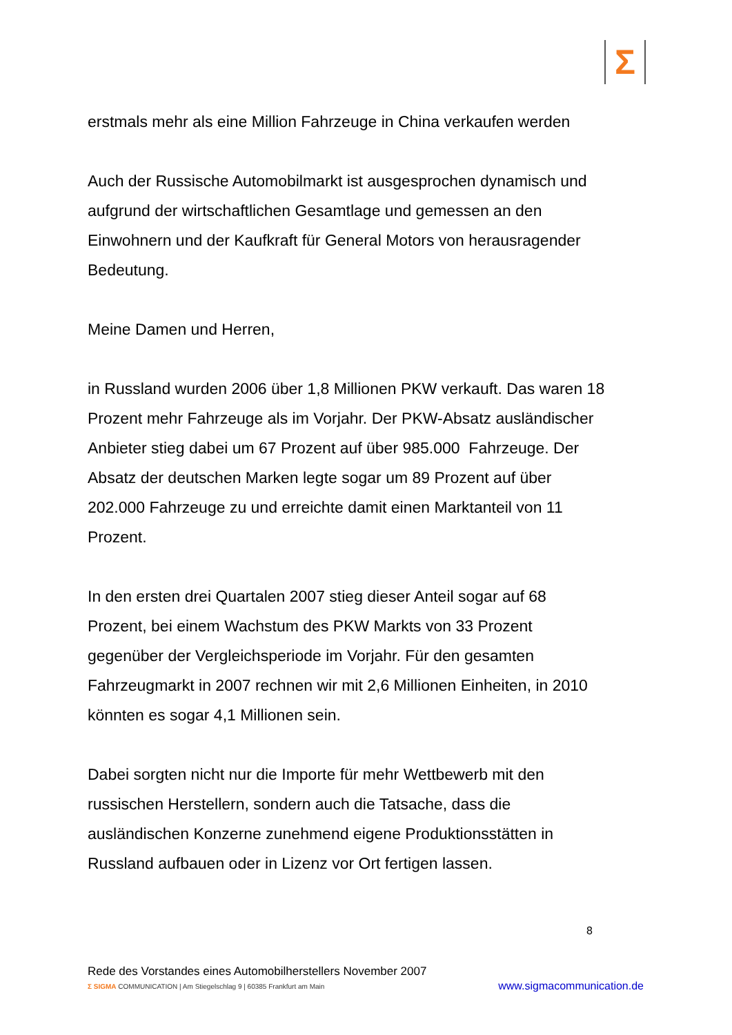Σ
erstmals mehr als eine Million Fahrzeuge in China verkaufen werden
Auch der Russische Automobilmarkt ist ausgesprochen dynamisch und aufgrund der wirtschaftlichen Gesamtlage und gemessen an den Einwohnern und der Kaufkraft für General Motors von herausragender Bedeutung.
Meine Damen und Herren,
in Russland wurden 2006 über 1,8 Millionen PKW verkauft. Das waren 18 Prozent mehr Fahrzeuge als im Vorjahr. Der PKW-Absatz ausländischer Anbieter stieg dabei um 67 Prozent auf über 985.000 Fahrzeuge. Der Absatz der deutschen Marken legte sogar um 89 Prozent auf über 202.000 Fahrzeuge zu und erreichte damit einen Marktanteil von 11 Prozent.
In den ersten drei Quartalen 2007 stieg dieser Anteil sogar auf 68 Prozent, bei einem Wachstum des PKW Markts von 33 Prozent gegenüber der Vergleichsperiode im Vorjahr. Für den gesamten Fahrzeugmarkt in 2007 rechnen wir mit 2,6 Millionen Einheiten, in 2010 könnten es sogar 4,1 Millionen sein.
Dabei sorgten nicht nur die Importe für mehr Wettbewerb mit den russischen Herstellern, sondern auch die Tatsache, dass die ausländischen Konzerne zunehmend eigene Produktionsstätten in Russland aufbauen oder in Lizenz vor Ort fertigen lassen.
8
Rede des Vorstandes eines Automobilherstellers November 2007
Σ SIGMA COMMUNICATION | Am Stiegelschlag 9 | 60385 Frankfurt am Main www.sigmacommunication.de